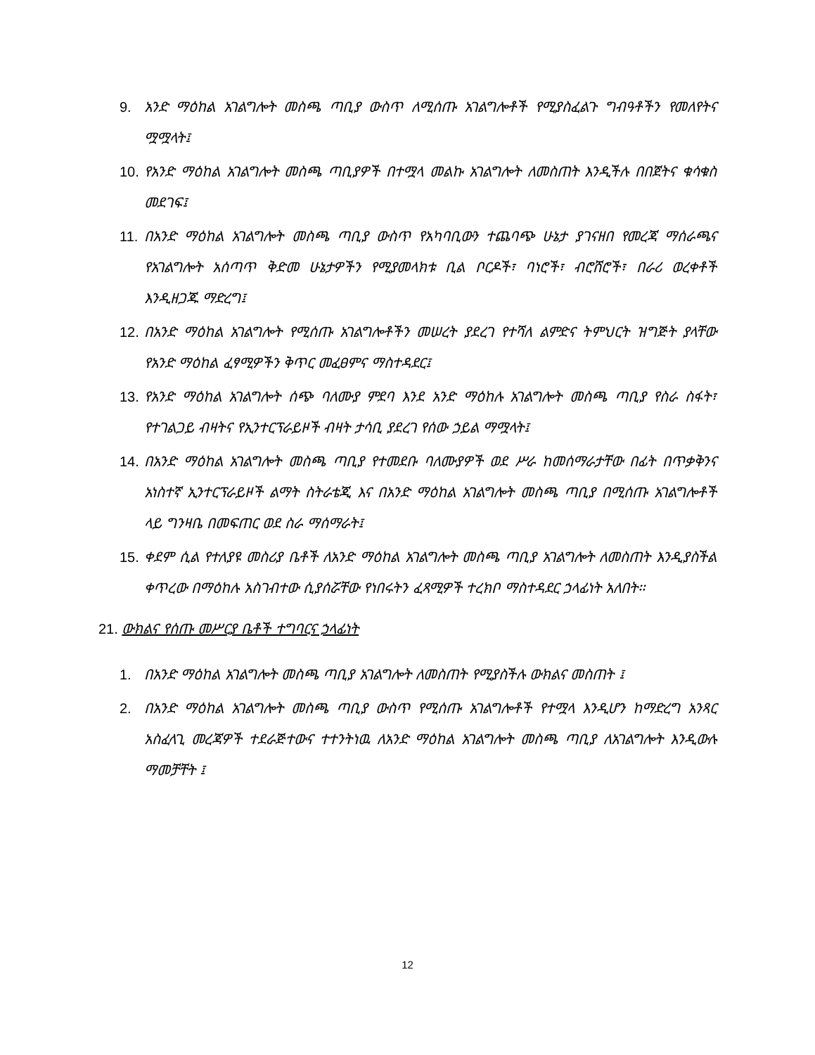9. አንድ ማዕከል አገልግሎት መስጫ ጣቢያ ውስጥ ለሚሰጡ አገልግሎቶች የሚያስፈልጉ ግብዓቶችን የመለየትና ሟሟላት፤
10. የአንድ ማዕከል አገልግሎት መስጫ ጣቢያዎች በተሟላ መልኩ አገልግሎት ለመስጠት እንዲችሉ በበጀትና ቁሳቁስ መደገፍ፤
11. በአንድ ማዕከል አገልግሎት መስጫ ጣቢያ ውስጥ የአካባቢውን ተጨባጭ ሁኔታ ያገናዘበ የመረጃ ማሰራጫና የአገልግሎት አሰጣጥ ቅድመ ሁኔታዎችን የሚያመላክቱ ቢል ቦርዶች፣ ባነሮች፣ ብሮሸሮች፣ በራሪ ወረቀቶች እንዲዘጋጁ ማድረግ፤
12. በአንድ ማዕከል አገልግሎት የሚሰጡ አገልግሎቶችን መሠረት ያደረገ የተሻለ ልምድና ትምህርት ዝግጅት ያላቸው የአንድ ማዕከል ፈፃሚዎችን ቅጥር መፈፀምና ማስተዳደር፤
13. የአንድ ማዕከል አገልግሎት ሰጭ ባለሙያ ምደባ እንደ አንድ ማዕከሉ አገልግሎት መስጫ ጣቢያ የስራ ስፋት፣ የተገልጋይ ብዛትና የኢንተርፕራይዞች ብዛት ታሳቢ ያደረገ የሰው ኃይል ማሟላት፤
14. በአንድ ማዕከል አገልግሎት መስጫ ጣቢያ የተመደቡ ባለሙያዎች ወደ ሥራ ከመሰማራታቸው በፊት በጥቃቅንና አነስተኛ ኢንተርፕራይዞች ልማት ስትራቴጂ እና በአንድ ማዕከል አገልግሎት መስጫ ጣቢያ በሚሰጡ አገልግሎቶች ላይ ግንዛቤ በመፍጠር ወደ ስራ ማሰማራት፤
15. ቀደም ሲል የተለያዩ መስሪያ ቤቶች ለአንድ ማዕከል አገልግሎት መስጫ ጣቢያ አገልግሎት ለመስጠት እንዲያስችል ቀጥረው በማዕከሉ አስገብተው ሲያሰሯቸው የነበሩትን ፈጻሚዎች ተረክቦ ማስተዳደር ኃላፊነት አለበት፡፡
21. ውክልና የሰጡ መሥርያ ቤቶች ተግባርና ኃላፊነት
1. በአንድ ማዕከል አገልግሎት መስጫ ጣቢያ አገልግሎት ለመስጠት የሚያስችሉ ውክልና መስጠት ፤
2. በአንድ ማዕከል አገልግሎት መስጫ ጣቢያ ውስጥ የሚሰጡ አገልግሎቶች የተሟላ እንዲሆን ከማድረግ አንጻር አስፈላጊ መረጃዎች ተደራጅተውና ተተንትነዉ ለአንድ ማዕከል አገልግሎት መስጫ ጣቢያ ለአገልግሎት እንዲውሉ ማመቻቸት ፤
12